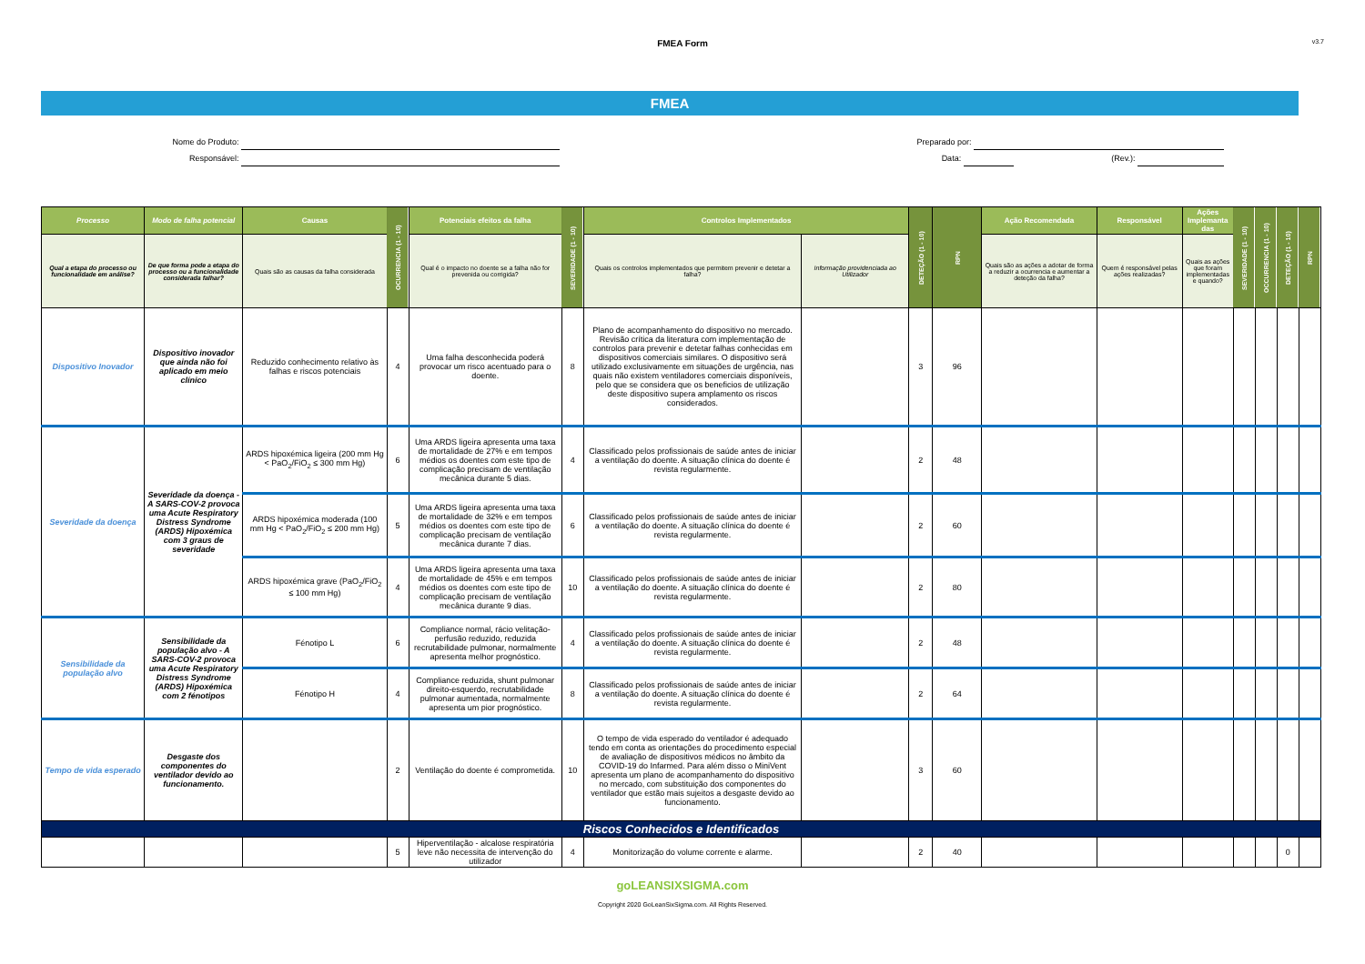FMEA Form
v3.7
FMEA
Nome do Produto:
Responsável:
Preparado por:
Data: (Rev.):
| Processo | Modo de falha potencial | Causas | OCURRENCIA (1 - 10) | Potenciais efeitos da falha | SEVERIDADE (1 - 10) | Controlos Implementados | | DETEÇÃO (1 - 10) | RPN | Ação Recomendada | Responsável | Ações Implemanta das | SEVERIDADE (1 - 10) | OCCURRENCIA (1 - 10) | DETEÇÃO (1 - 10) | RPN |
| Qual a etapa do processo ou funcionalidade em análise? | De que forma pode a etapa do processo ou a funcionalidade considerada falhar? | Quais são as causas da falha considerada | | Qual é o impacto no doente se a falha não for prevenida ou corrigida? | | Quais os controlos implementados que permitem prevenir e detetar a falha? | Informação providenciada ao Utilizador | | | Quais são as ações a adotar de forma a reduzir a ocurrencia e aumentar a deteção da falha? | Quem é responsável pelas ações realizadas? | Quais as ações que foram implementadas e quando? | | | | |
| Dispositivo Inovador | Dispositivo inovador que ainda não foi aplicado em meio clínico | Reduzido conhecimento relativo às falhas e riscos potenciais | 4 | Uma falha desconhecida poderá provocar um risco acentuado para o doente. | 8 | Plano de acompanhamento do dispositivo no mercado. Revisão crítica da literatura com implementação de controlos para prevenir e detetar falhas conhecidas em dispositivos comerciais similares. O dispositivo será utilizado exclusivamente em situações de urgência, nas quais não existem ventiladores comerciais disponíveis, pelo que se considera que os beneficios de utilização deste dispositivo supera amplamento os riscos considerados. | | 3 | 96 | | | | | | | |
| Severidade da doença | Severidade da doença - A SARS-COV-2 provoca uma Acute Respiratory Distress Syndrome (ARDS) Hipoxémica com 3 graus de severidade | ARDS hipoxémica ligeira (200 mm Hg < PaO<sub>2</sub>/FiO<sub>2</sub> ≤ 300 mm Hg) | 6 | Uma ARDS ligeira apresenta uma taxa de mortalidade de 27% e em tempos médios os doentes com este tipo de complicação precisam de ventilação mecânica durante 5 dias. | 4 | Classificado pelos profissionais de saúde antes de iniciar a ventilação do doente. A situação clínica do doente é revista regularmente. | | 2 | 48 | | | | | | | |
| | | ARDS hipoxémica moderada (100 mm Hg < PaO<sub>2</sub>/FiO<sub>2</sub> ≤ 200 mm Hg) | 5 | Uma ARDS ligeira apresenta uma taxa de mortalidade de 32% e em tempos médios os doentes com este tipo de complicação precisam de ventilação mecânica durante 7 dias. | 6 | Classificado pelos profissionais de saúde antes de iniciar a ventilação do doente. A situação clínica do doente é revista regularmente. | | 2 | 60 | | | | | | | |
| | | ARDS hipoxémica grave (PaO<sub>2</sub>/FiO<sub>2</sub> ≤ 100 mm Hg) | 4 | Uma ARDS ligeira apresenta uma taxa de mortalidade de 45% e em tempos médios os doentes com este tipo de complicação precisam de ventilação mecânica durante 9 dias. | 10 | Classificado pelos profissionais de saúde antes de iniciar a ventilação do doente. A situação clínica do doente é revista regularmente. | | 2 | 80 | | | | | | | |
| Sensibilidade da população alvo | Sensibilidade da população alvo - A SARS-COV-2 provoca uma Acute Respiratory Distress Syndrome (ARDS) Hipoxémica com 2 fénotipos | Fénotipo L | 6 | Compliance normal, rácio velitação-perfusão reduzido, reduzida recrutabilidade pulmonar, normalmente apresenta melhor prognóstico. | 4 | Classificado pelos profissionais de saúde antes de iniciar a ventilação do doente. A situação clínica do doente é revista regularmente. | | 2 | 48 | | | | | | | |
| | | Fénotipo H | 4 | Compliance reduzida, shunt pulmonar direito-esquerdo, recrutabilidade pulmonar aumentada, normalmente apresenta um pior prognóstico. | 8 | Classificado pelos profissionais de saúde antes de iniciar a ventilação do doente. A situação clínica do doente é revista regularmente. | | 2 | 64 | | | | | | | |
| Tempo de vida esperado | Desgaste dos componentes do ventilador devido ao funcionamento. | | 2 | Ventilação do doente é comprometida. | 10 | O tempo de vida esperado do ventilador é adequado tendo em conta as orientações do procedimento especial de avaliação de dispositivos médicos no âmbito da COVID-19 do Infarmed. Para além disso o MiniVent apresenta um plano de acompanhamento do dispositivo no mercado, com substituição dos componentes do ventilador que estão mais sujeitos a desgaste devido ao funcionamento. | | 3 | 60 | | | | | | | |
| Riscos Conhecidos e Identificados | | | | | | | | | | | | | | | | |
| | | | 5 | Hiperventilação - alcalose respiratória leve não necessita de intervenção do utilizador | 4 | Monitorização do volume corrente e alarme. | | 2 | 40 | | | | | | 0 | |
goLEANSIXSIGMA.com
Copyright 2020 GoLeanSixSigma.com. All Rights Reserved.